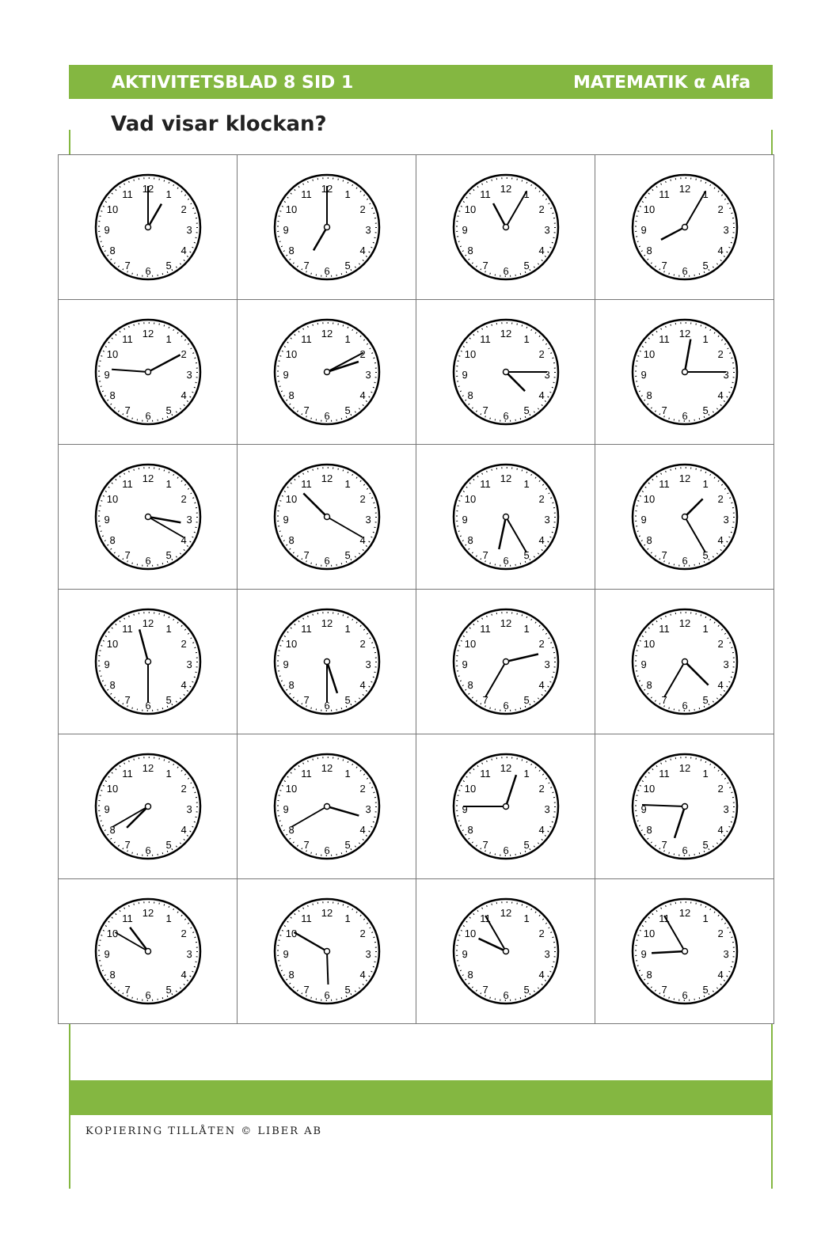AKTIVITETSBLAD 8 SID 1 MATEMATIK α Alfa
Vad visar klockan?
| 1 2 3 4 5 6 7 8 9 10 11 12 | 1 2 3 4 5 6 7 8 9 10 11 12 | 1 2 3 4 5 6 7 8 9 10 11 12 | 1 2 3 4 5 6 7 8 9 10 11 12 |
| 1 2 3 4 5 6 7 8 9 10 11 12 | 1 2 3 4 5 6 7 8 9 10 11 12 | 1 2 3 4 5 6 7 8 9 10 11 12 | 1 2 3 4 5 6 7 8 9 10 11 12 |
| 1 2 3 4 5 6 7 8 9 10 11 12 | 1 2 3 4 5 6 7 8 9 10 11 12 | 1 2 3 4 5 6 7 8 9 10 11 12 | 1 2 3 4 5 6 7 8 9 10 11 12 |
| 1 2 3 4 5 6 7 8 9 10 11 12 | 1 2 3 4 5 6 7 8 9 10 11 12 | 1 2 3 4 5 6 7 8 9 10 11 12 | 1 2 3 4 5 6 7 8 9 10 11 12 |
| 1 2 3 4 5 6 7 8 9 10 11 12 | 1 2 3 4 5 6 7 8 9 10 11 12 | 1 2 3 4 5 6 7 8 9 10 11 12 | 1 2 3 4 5 6 7 8 9 10 11 12 |
| 1 2 3 4 5 6 7 8 9 10 11 12 | 1 2 3 4 5 6 7 8 9 10 11 12 | 1 2 3 4 5 6 7 8 9 10 11 12 | 1 2 3 4 5 6 7 8 9 10 11 12 |
KOPIERING TILLÅTEN © LIBER AB